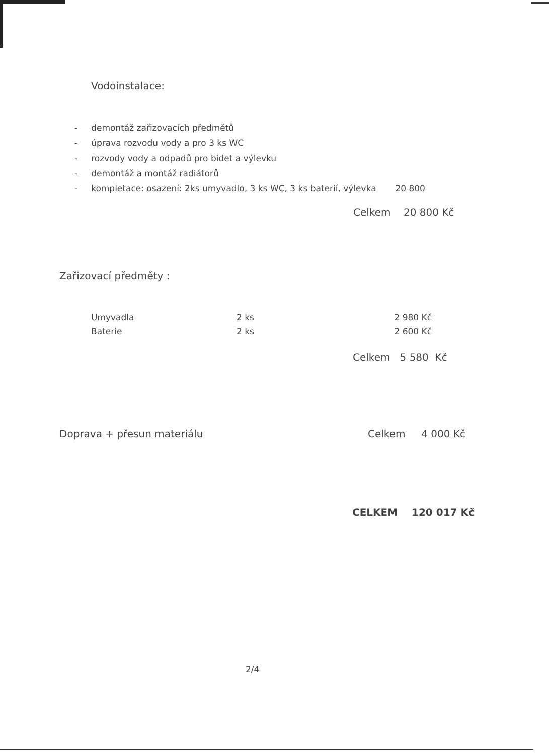Vodoinstalace:
- demontáž zařizovacích předmětů
- úprava rozvodu vody a pro 3 ks WC
- rozvody vody a odpadů pro bidet a výlevku
- demontáž a montáž radiátorů
- kompletace: osazení: 2ks umyvadlo, 3 ks WC, 3 ks baterií, výlevka 20 800
Celkem 20 800 Kč
Zařizovací předměty :
| Umyvadla | 2 ks | 2 980 Kč |
| Baterie | 2 ks | 2 600 Kč |
Celkem 5 580 Kč
Doprava + přesun materiálu Celkem 4 000 Kč
CELKEM 120 017 Kč
2/4